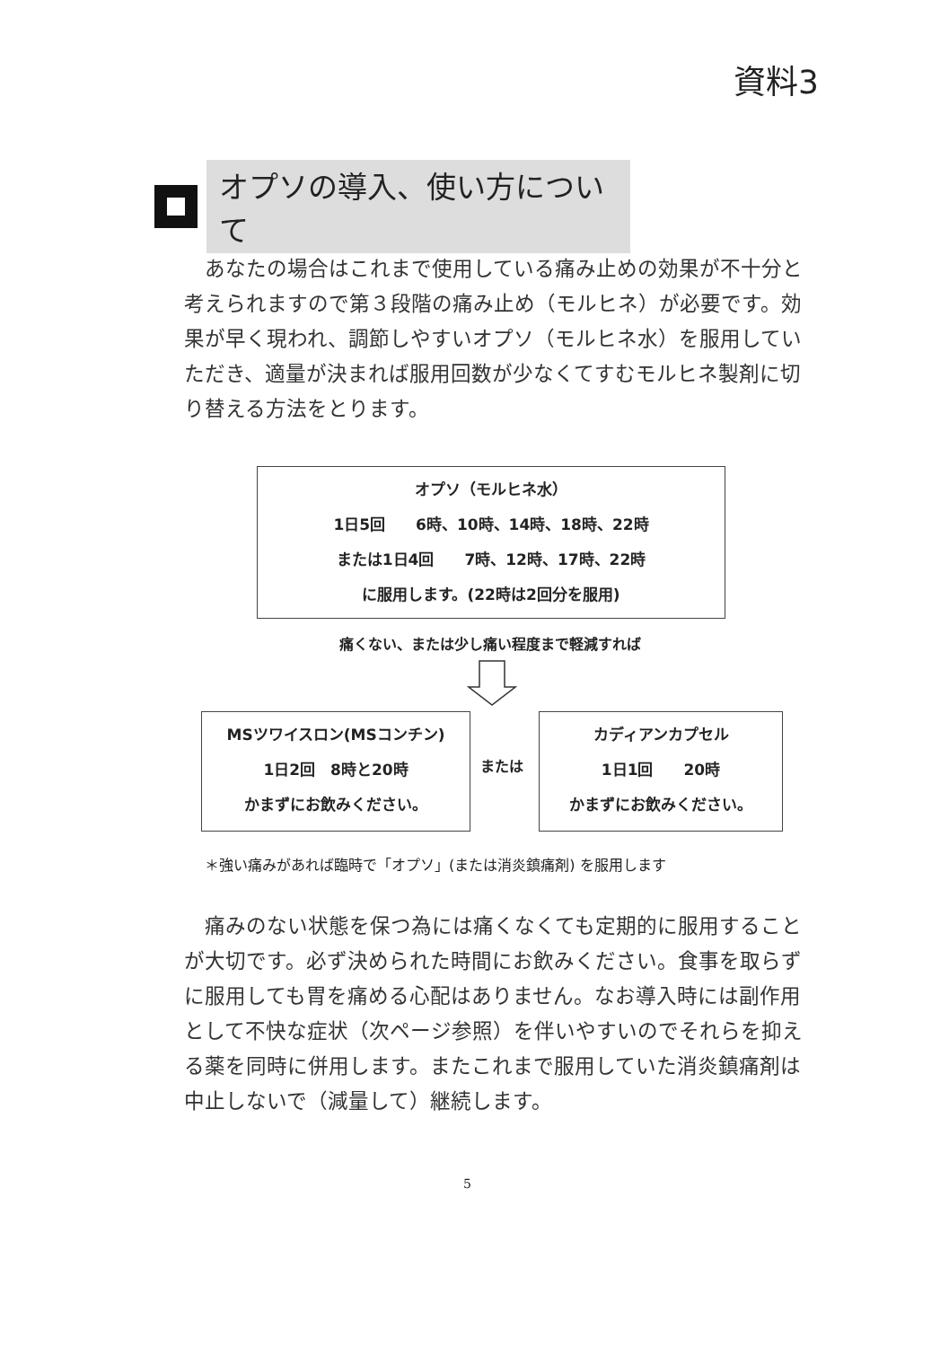資料3
オプソの導入、使い方について
　あなたの場合はこれまで使用している痛み止めの効果が不十分と考えられますので第３段階の痛み止め（モルヒネ）が必要です。効果が早く現われ、調節しやすいオプソ（モルヒネ水）を服用していただき、適量が決まれば服用回数が少なくてすむモルヒネ製剤に切り替える方法をとります。
オプソ（モルヒネ水）
1日5回　　6時、10時、14時、18時、22時
または1日4回　　7時、12時、17時、22時
に服用します。(22時は2回分を服用)
痛くない、または少し痛い程度まで軽減すれば
MSツワイスロン(MSコンチン)
1日2回　8時と20時
かまずにお飲みください。
または
カディアンカプセル
1日1回　　20時
かまずにお飲みください。
＊強い痛みがあれば臨時で「オプソ」(または消炎鎮痛剤) を服用します
　痛みのない状態を保つ為には痛くなくても定期的に服用することが大切です。必ず決められた時間にお飲みください。食事を取らずに服用しても胃を痛める心配はありません。なお導入時には副作用として不快な症状（次ページ参照）を伴いやすいのでそれらを抑える薬を同時に併用します。またこれまで服用していた消炎鎮痛剤は中止しないで（減量して）継続します。
5